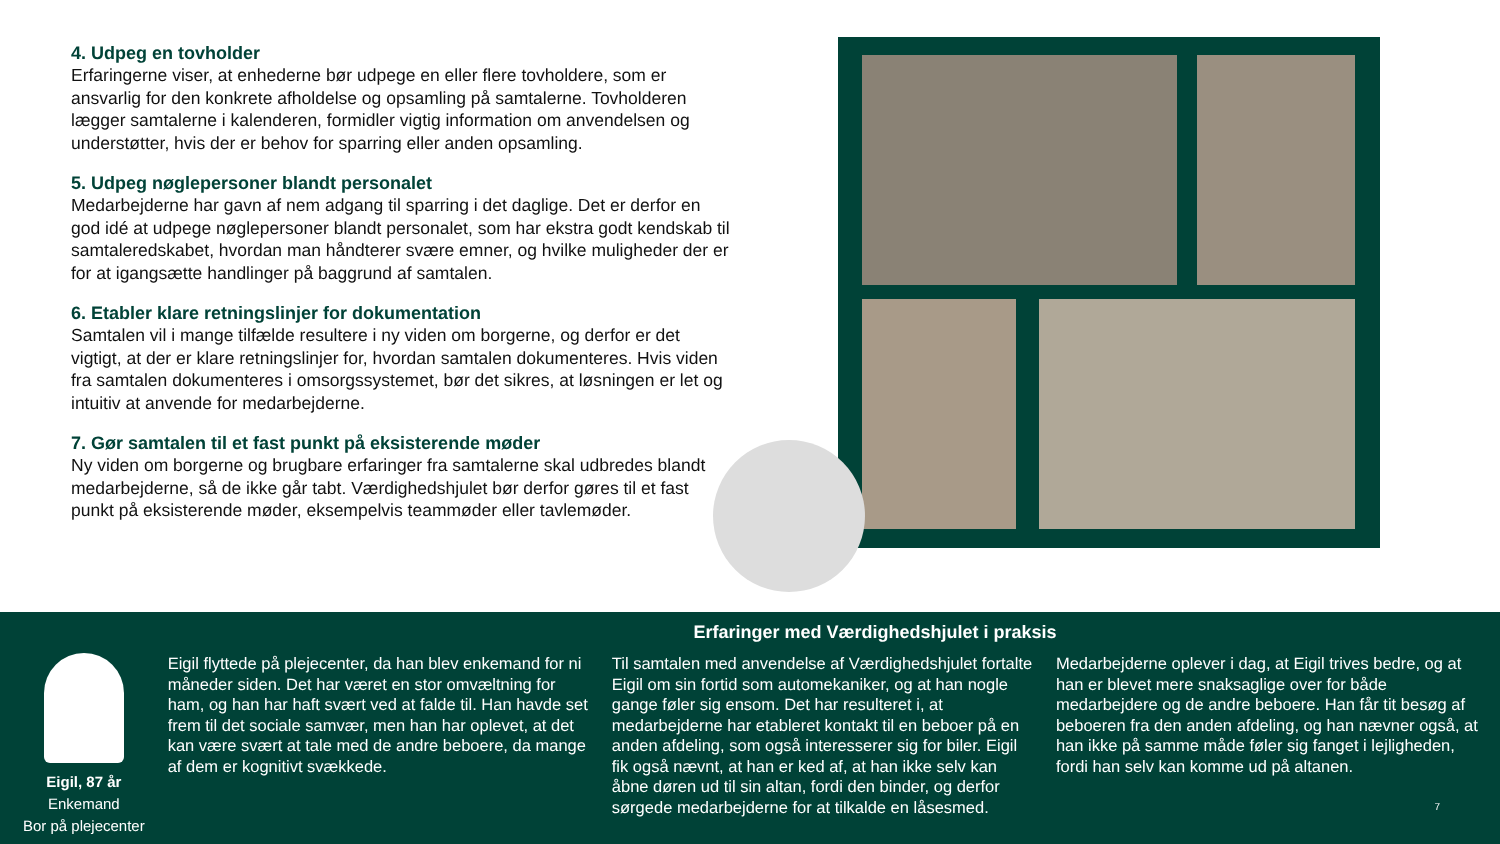4. Udpeg en tovholder
Erfaringerne viser, at enhederne bør udpege en eller flere tovholdere, som er ansvarlig for den konkrete afholdelse og opsamling på samtalerne. Tovholderen lægger samtalerne i kalenderen, formidler vigtig information om anvendelsen og understøtter, hvis der er behov for sparring eller anden opsamling.
5. Udpeg nøglepersoner blandt personalet
Medarbejderne har gavn af nem adgang til sparring i det daglige. Det er derfor en god idé at udpege nøglepersoner blandt personalet, som har ekstra godt kendskab til samtaleredskabet, hvordan man håndterer svære emner, og hvilke muligheder der er for at igangsætte handlinger på baggrund af samtalen.
6. Etabler klare retningslinjer for dokumentation
Samtalen vil i mange tilfælde resultere i ny viden om borgerne, og derfor er det vigtigt, at der er klare retningslinjer for, hvordan samtalen dokumenteres. Hvis viden fra samtalen dokumenteres i omsorgssystemet, bør det sikres, at løsningen er let og intuitiv at anvende for medarbejderne.
7. Gør samtalen til et fast punkt på eksisterende møder
Ny viden om borgerne og brugbare erfaringer fra samtalerne skal udbredes blandt medarbejderne, så de ikke går tabt. Værdighedshjulet bør derfor gøres til et fast punkt på eksisterende møder, eksempelvis teammøder eller tavlemøder.
Erfaringer med Værdighedshjulet i praksis
Eigil, 87 år
Enkemand
Bor på plejecenter
Eigil flyttede på plejecenter, da han blev enkemand for ni måneder siden. Det har været en stor omvæltning for ham, og han har haft svært ved at falde til. Han havde set frem til det sociale samvær, men han har oplevet, at det kan være svært at tale med de andre beboere, da mange af dem er kognitivt svækkede.
Til samtalen med anvendelse af Værdighedshjulet fortalte Eigil om sin fortid som automekaniker, og at han nogle gange føler sig ensom. Det har resulteret i, at medarbejderne har etableret kontakt til en beboer på en anden afdeling, som også interesserer sig for biler. Eigil fik også nævnt, at han er ked af, at han ikke selv kan åbne døren ud til sin altan, fordi den binder, og derfor sørgede medarbejderne for at tilkalde en låsesmed.
Medarbejderne oplever i dag, at Eigil trives bedre, og at han er blevet mere snaksaglige over for både medarbejdere og de andre beboere. Han får tit besøg af beboeren fra den anden afdeling, og han nævner også, at han ikke på samme måde føler sig fanget i lejligheden, fordi han selv kan komme ud på altanen.
7